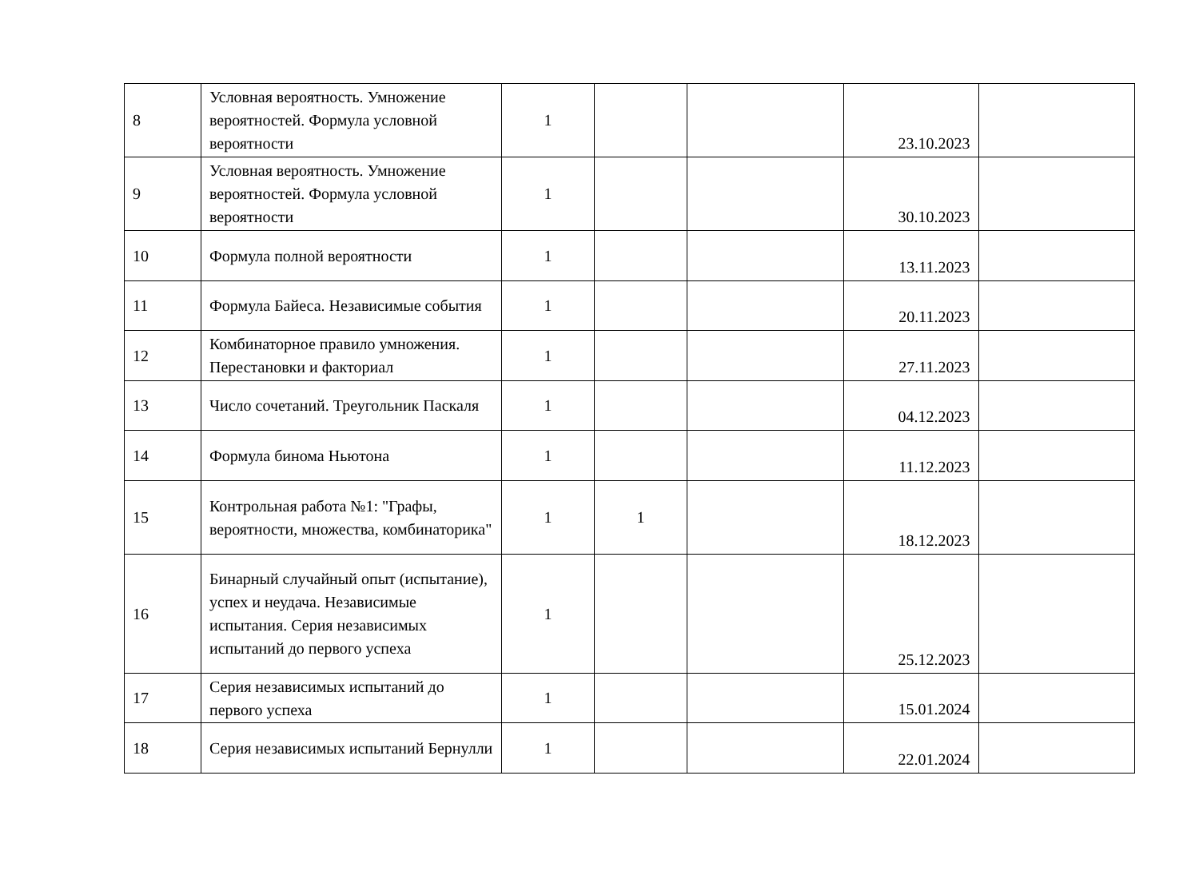| 8 | Условная вероятность. Умножение вероятностей. Формула условной вероятности | 1 | | | 23.10.2023 | |
| 9 | Условная вероятность. Умножение вероятностей. Формула условной вероятности | 1 | | | 30.10.2023 | |
| 10 | Формула полной вероятности | 1 | | | 13.11.2023 | |
| 11 | Формула Байеса. Независимые события | 1 | | | 20.11.2023 | |
| 12 | Комбинаторное правило умножения. Перестановки и факториал | 1 | | | 27.11.2023 | |
| 13 | Число сочетаний. Треугольник Паскаля | 1 | | | 04.12.2023 | |
| 14 | Формула бинома Ньютона | 1 | | | 11.12.2023 | |
| 15 | Контрольная работа №1: "Графы, вероятности, множества, комбинаторика" | 1 | 1 | | 18.12.2023 | |
| 16 | Бинарный случайный опыт (испытание), успех и неудача. Независимые испытания. Серия независимых испытаний до первого успеха | 1 | | | 25.12.2023 | |
| 17 | Серия независимых испытаний до первого успеха | 1 | | | 15.01.2024 | |
| 18 | Серия независимых испытаний Бернулли | 1 | | | 22.01.2024 | |